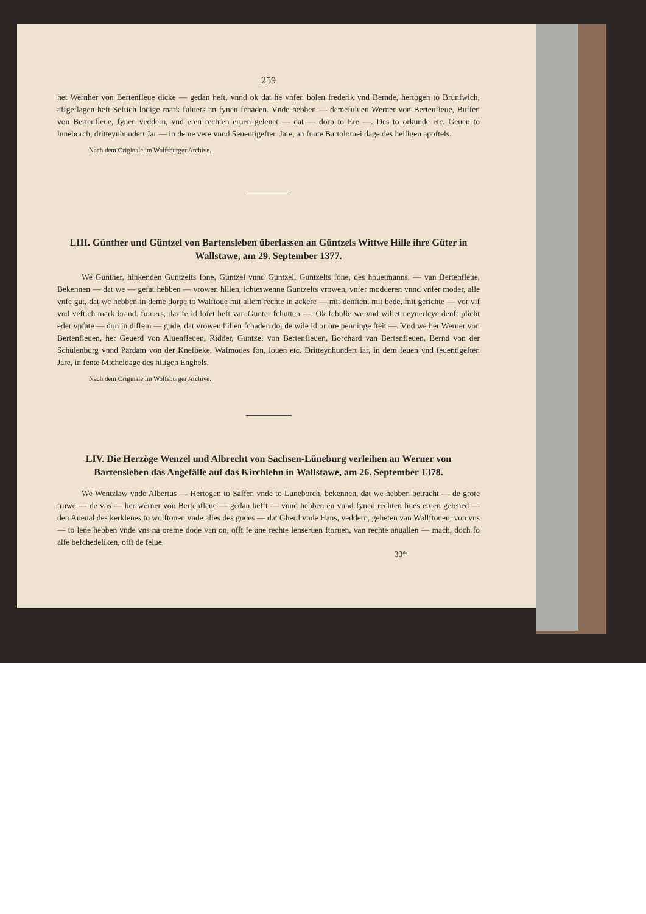259
het Wernher von Bertenfleue dicke — gedan heft, vnnd ok dat he vnfen bolen frederik vnd Bernde, hertogen to Brunfwich, affgeflagen heft Seftich lodige mark fuluers an fynen fchaden. Vnde hebben — demefuluen Werner von Bertenfleue, Buffen von Bertenfleue, fynen veddern, vnd eren rechten eruen gelenet — dat — dorp to Ere —. Des to orkunde etc. Geuen to luneborch, dritteynhundert Jar — in deme vere vnnd Seuentigeften Jare, an funte Bartolomei dage des heiligen apoftels.
Nach dem Originale im Wolfsburger Archive.
LIII. Günther und Güntzel von Bartensleben überlassen an Güntzels Wittwe Hille ihre Güter in Wallstawe, am 29. September 1377.
We Gunther, hinkenden Guntzelts fone, Guntzel vnnd Guntzel, Guntzelts fone, des houetmanns, — van Bertenfleue, Bekennen — dat we — gefat hebben — vrowen hillen, ichteswenne Guntzelts vrowen, vnfer modderen vnnd vnfer moder, alle vnfe gut, dat we hebben in deme dorpe to Walftoue mit allem rechte in ackere — mit denften, mit bede, mit gerichte — vor vif vnd veftich mark brand. fuluers, dar fe id lofet heft van Gunter fchutten —. Ok fchulle we vnd willet neynerleye denft plicht eder vpfate — don in diffem — gude, dat vrowen hillen fchaden do, de wile id or ore penninge fteit —. Vnd we her Werner von Bertenfleuen, her Geuerd von Aluenfleuen, Ridder, Guntzel von Bertenfleuen, Borchard van Bertenfleuen, Bernd von der Schulenburg vnnd Pardam von der Knefbeke, Wafmodes fon, louen etc. Dritteynhundert iar, in dem feuen vnd feuentigeften Jare, in fente Micheldage des hiligen Enghels.
Nach dem Originale im Wolfsburger Archive.
LIV. Die Herzöge Wenzel und Albrecht von Sachsen-Lüneburg verleihen an Werner von Bartensleben das Angefälle auf das Kirchlehn in Wallstawe, am 26. September 1378.
We Wentzlaw vnde Albertus — Hertogen to Saffen vnde to Luneborch, bekennen, dat we hebben betracht — de grote truwe — de vns — her werner von Bertenfleue — gedan hefft — vnnd hebben en vnnd fynen rechten liues eruen gelened — den Aneual des kerklenes to wolftouen vnde alles des gudes — dat Gherd vnde Hans, veddern, geheten van Wallftouen, von vns — to lene hebben vnde vns na oreme dode van on, offt fe ane rechte lenseruen ftoruen, van rechte anuallen — mach, doch fo alfe befchedeliken, offt de felue
33*